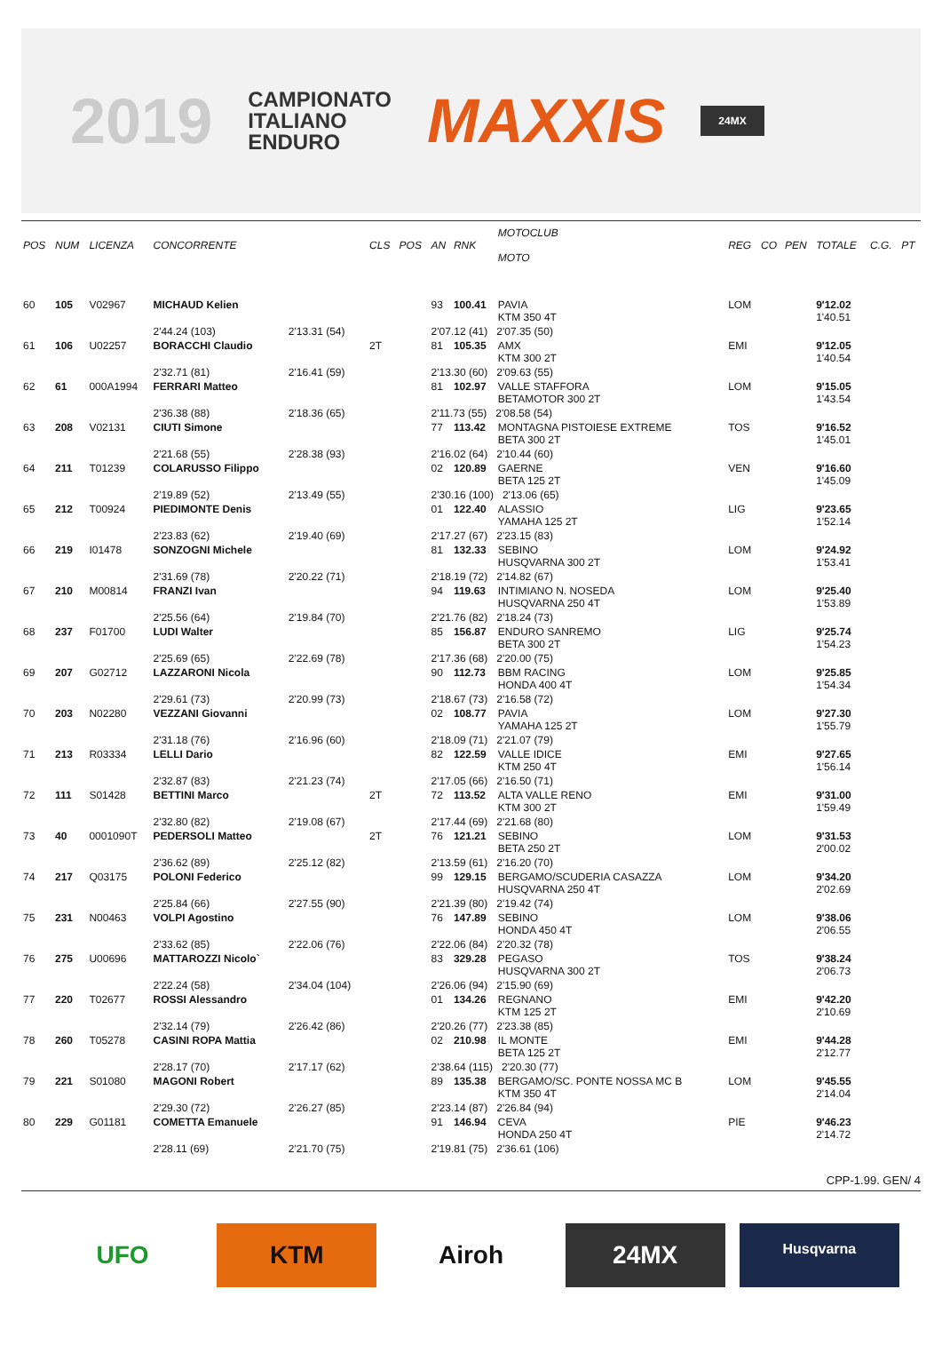2019
CAMPIONATO
ITALIANO
ENDURO
MAXXIS
24MX
| POS | NUM | LICENZA | CONCORRENTE | | CLS | POS | AN | RNK | MOTOCLUB MOTO | REG | CO | PEN | TOTALE | C.G. | PT |
| --- | --- | --- | --- | --- | --- | --- | --- | --- | --- | --- | --- | --- | --- | --- | --- |
| 60 | 105 | V02967 | MICHAUD Kelien | | | | 93 | 100.41 | PAVIA KTM 350 4T | LOM | | | 9'12.02 1'40.51 | | |
| | | | 2'44.24 (103) | 2'13.31 (54) | | | 2'07.12 (41) 2'07.35 (50) | | | | | | | | |
| 61 | 106 | U02257 | BORACCHI Claudio | | 2T | | 81 | 105.35 | AMX KTM 300 2T | EMI | | | 9'12.05 1'40.54 | | |
| | | | 2'32.71 (81) | 2'16.41 (59) | | | 2'13.30 (60) 2'09.63 (55) | | | | | | | | |
| 62 | 61 | 000A1994 | FERRARI Matteo | | | | 81 | 102.97 | VALLE STAFFORA BETAMOTOR 300 2T | LOM | | | 9'15.05 1'43.54 | | |
| | | | 2'36.38 (88) | 2'18.36 (65) | | | 2'11.73 (55) 2'08.58 (54) | | | | | | | | |
| 63 | 208 | V02131 | CIUTI Simone | | | | 77 | 113.42 | MONTAGNA PISTOIESE EXTREME BETA 300 2T | TOS | | | 9'16.52 1'45.01 | | |
| | | | 2'21.68 (55) | 2'28.38 (93) | | | 2'16.02 (64) 2'10.44 (60) | | | | | | | | |
| 64 | 211 | T01239 | COLARUSSO Filippo | | | | 02 | 120.89 | GAERNE BETA 125 2T | VEN | | | 9'16.60 1'45.09 | | |
| | | | 2'19.89 (52) | 2'13.49 (55) | | | 2'30.16 (100) 2'13.06 (65) | | | | | | | | |
| 65 | 212 | T00924 | PIEDIMONTE Denis | | | | 01 | 122.40 | ALASSIO YAMAHA 125 2T | LIG | | | 9'23.65 1'52.14 | | |
| | | | 2'23.83 (62) | 2'19.40 (69) | | | 2'17.27 (67) 2'23.15 (83) | | | | | | | | |
| 66 | 219 | I01478 | SONZOGNI Michele | | | | 81 | 132.33 | SEBINO HUSQVARNA 300 2T | LOM | | | 9'24.92 1'53.41 | | |
| | | | 2'31.69 (78) | 2'20.22 (71) | | | 2'18.19 (72) 2'14.82 (67) | | | | | | | | |
| 67 | 210 | M00814 | FRANZI Ivan | | | | 94 | 119.63 | INTIMIANO N. NOSEDA HUSQVARNA 250 4T | LOM | | | 9'25.40 1'53.89 | | |
| | | | 2'25.56 (64) | 2'19.84 (70) | | | 2'21.76 (82) 2'18.24 (73) | | | | | | | | |
| 68 | 237 | F01700 | LUDI Walter | | | | 85 | 156.87 | ENDURO SANREMO BETA 300 2T | LIG | | | 9'25.74 1'54.23 | | |
| | | | 2'25.69 (65) | 2'22.69 (78) | | | 2'17.36 (68) 2'20.00 (75) | | | | | | | | |
| 69 | 207 | G02712 | LAZZARONI Nicola | | | | 90 | 112.73 | BBM RACING HONDA 400 4T | LOM | | | 9'25.85 1'54.34 | | |
| | | | 2'29.61 (73) | 2'20.99 (73) | | | 2'18.67 (73) 2'16.58 (72) | | | | | | | | |
| 70 | 203 | N02280 | VEZZANI Giovanni | | | | 02 | 108.77 | PAVIA YAMAHA 125 2T | LOM | | | 9'27.30 1'55.79 | | |
| | | | 2'31.18 (76) | 2'16.96 (60) | | | 2'18.09 (71) 2'21.07 (79) | | | | | | | | |
| 71 | 213 | R03334 | LELLI Dario | | | | 82 | 122.59 | VALLE IDICE KTM 250 4T | EMI | | | 9'27.65 1'56.14 | | |
| | | | 2'32.87 (83) | 2'21.23 (74) | | | 2'17.05 (66) 2'16.50 (71) | | | | | | | | |
| 72 | 111 | S01428 | BETTINI Marco | | 2T | | 72 | 113.52 | ALTA VALLE RENO KTM 300 2T | EMI | | | 9'31.00 1'59.49 | | |
| | | | 2'32.80 (82) | 2'19.08 (67) | | | 2'17.44 (69) 2'21.68 (80) | | | | | | | | |
| 73 | 40 | 0001090T | PEDERSOLI Matteo | | 2T | | 76 | 121.21 | SEBINO BETA 250 2T | LOM | | | 9'31.53 2'00.02 | | |
| | | | 2'36.62 (89) | 2'25.12 (82) | | | 2'13.59 (61) 2'16.20 (70) | | | | | | | | |
| 74 | 217 | Q03175 | POLONI Federico | | | | 99 | 129.15 | BERGAMO/SCUDERIA CASAZZA HUSQVARNA 250 4T | LOM | | | 9'34.20 2'02.69 | | |
| | | | 2'25.84 (66) | 2'27.55 (90) | | | 2'21.39 (80) 2'19.42 (74) | | | | | | | | |
| 75 | 231 | N00463 | VOLPI Agostino | | | | 76 | 147.89 | SEBINO HONDA 450 4T | LOM | | | 9'38.06 2'06.55 | | |
| | | | 2'33.62 (85) | 2'22.06 (76) | | | 2'22.06 (84) 2'20.32 (78) | | | | | | | | |
| 76 | 275 | U00696 | MATTAROZZI Nicolo` | | | | 83 | 329.28 | PEGASO HUSQVARNA 300 2T | TOS | | | 9'38.24 2'06.73 | | |
| | | | 2'22.24 (58) | 2'34.04 (104) | | | 2'26.06 (94) 2'15.90 (69) | | | | | | | | |
| 77 | 220 | T02677 | ROSSI Alessandro | | | | 01 | 134.26 | REGNANO KTM 125 2T | EMI | | | 9'42.20 2'10.69 | | |
| | | | 2'32.14 (79) | 2'26.42 (86) | | | 2'20.26 (77) 2'23.38 (85) | | | | | | | | |
| 78 | 260 | T05278 | CASINI ROPA Mattia | | | | 02 | 210.98 | IL MONTE BETA 125 2T | EMI | | | 9'44.28 2'12.77 | | |
| | | | 2'28.17 (70) | 2'17.17 (62) | | | 2'38.64 (115) 2'20.30 (77) | | | | | | | | |
| 79 | 221 | S01080 | MAGONI Robert | | | | 89 | 135.38 | BERGAMO/SC. PONTE NOSSA MC B KTM 350 4T | LOM | | | 9'45.55 2'14.04 | | |
| | | | 2'29.30 (72) | 2'26.27 (85) | | | 2'23.14 (87) 2'26.84 (94) | | | | | | | | |
| 80 | 229 | G01181 | COMETTA Emanuele | | | | 91 | 146.94 | CEVA HONDA 250 4T | PIE | | | 9'46.23 2'14.72 | | |
| | | | 2'28.11 (69) | 2'21.70 (75) | | | 2'19.81 (75) 2'36.61 (106) | | | | | | | | |
CPP-1.99. GEN/ 4
UFO KTM Airoh 24MX
Husqvarna